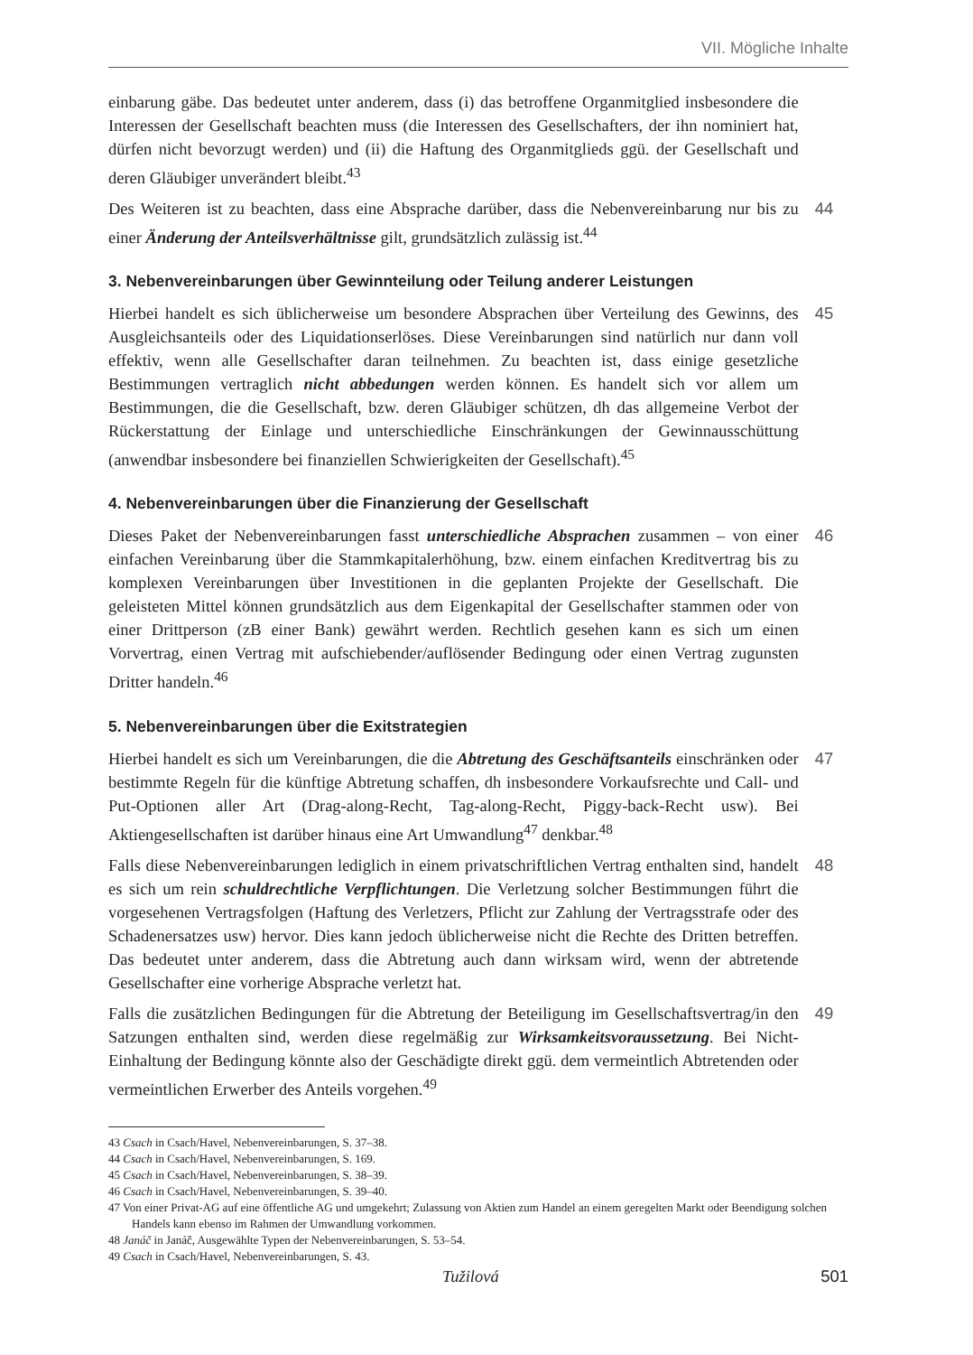VII. Mögliche Inhalte
einbarung gäbe. Das bedeutet unter anderem, dass (i) das betroffene Organmitglied insbesondere die Interessen der Gesellschaft beachten muss (die Interessen des Gesellschafters, der ihn nominiert hat, dürfen nicht bevorzugt werden) und (ii) die Haftung des Organmitglieds ggü. der Gesellschaft und deren Gläubiger unverändert bleibt.<sup>43</sup>
Des Weiteren ist zu beachten, dass eine Absprache darüber, dass die Nebenvereinbarung nur bis zu einer Änderung der Anteilsverhältnisse gilt, grundsätzlich zulässig ist.<sup>44</sup>
44
3. Nebenvereinbarungen über Gewinnteilung oder Teilung anderer Leistungen
Hierbei handelt es sich üblicherweise um besondere Absprachen über Verteilung des Gewinns, des Ausgleichsanteils oder des Liquidationserlöses. Diese Vereinbarungen sind natürlich nur dann voll effektiv, wenn alle Gesellschafter daran teilnehmen. Zu beachten ist, dass einige gesetzliche Bestimmungen vertraglich nicht abbedungen werden können. Es handelt sich vor allem um Bestimmungen, die die Gesellschaft, bzw. deren Gläubiger schützen, dh das allgemeine Verbot der Rückerstattung der Einlage und unterschiedliche Einschränkungen der Gewinnausschüttung (anwendbar insbesondere bei finanziellen Schwierigkeiten der Gesellschaft).<sup>45</sup>
45
4. Nebenvereinbarungen über die Finanzierung der Gesellschaft
Dieses Paket der Nebenvereinbarungen fasst unterschiedliche Absprachen zusammen – von einer einfachen Vereinbarung über die Stammkapitalerhöhung, bzw. einem einfachen Kreditvertrag bis zu komplexen Vereinbarungen über Investitionen in die geplanten Projekte der Gesellschaft. Die geleisteten Mittel können grundsätzlich aus dem Eigenkapital der Gesellschafter stammen oder von einer Drittperson (zB einer Bank) gewährt werden. Rechtlich gesehen kann es sich um einen Vorvertrag, einen Vertrag mit aufschiebender/auflösender Bedingung oder einen Vertrag zugunsten Dritter handeln.<sup>46</sup>
46
5. Nebenvereinbarungen über die Exitstrategien
Hierbei handelt es sich um Vereinbarungen, die die Abtretung des Geschäftsanteils einschränken oder bestimmte Regeln für die künftige Abtretung schaffen, dh insbesondere Vorkaufsrechte und Call- und Put-Optionen aller Art (Drag-along-Recht, Tag-along-Recht, Piggy-back-Recht usw). Bei Aktiengesellschaften ist darüber hinaus eine Art Umwandlung<sup>47</sup> denkbar.<sup>48</sup>
47
Falls diese Nebenvereinbarungen lediglich in einem privatschriftlichen Vertrag enthalten sind, handelt es sich um rein schuldrechtliche Verpflichtungen. Die Verletzung solcher Bestimmungen führt die vorgesehenen Vertragsfolgen (Haftung des Verletzers, Pflicht zur Zahlung der Vertragsstrafe oder des Schadenersatzes usw) hervor. Dies kann jedoch üblicherweise nicht die Rechte des Dritten betreffen. Das bedeutet unter anderem, dass die Abtretung auch dann wirksam wird, wenn der abtretende Gesellschafter eine vorherige Absprache verletzt hat.
48
Falls die zusätzlichen Bedingungen für die Abtretung der Beteiligung im Gesellschaftsvertrag/in den Satzungen enthalten sind, werden diese regelmäßig zur Wirksamkeitsvoraussetzung. Bei Nicht-Einhaltung der Bedingung könnte also der Geschädigte direkt ggü. dem vermeintlich Abtretenden oder vermeintlichen Erwerber des Anteils vorgehen.<sup>49</sup>
49
43 Csach in Csach/Havel, Nebenvereinbarungen, S. 37–38.
44 Csach in Csach/Havel, Nebenvereinbarungen, S. 169.
45 Csach in Csach/Havel, Nebenvereinbarungen, S. 38–39.
46 Csach in Csach/Havel, Nebenvereinbarungen, S. 39–40.
47 Von einer Privat-AG auf eine öffentliche AG und umgekehrt; Zulassung von Aktien zum Handel an einem geregelten Markt oder Beendigung solchen Handels kann ebenso im Rahmen der Umwandlung vorkommen.
48 Janáč in Janáč, Ausgewählte Typen der Nebenvereinbarungen, S. 53–54.
49 Csach in Csach/Havel, Nebenvereinbarungen, S. 43.
Tužilová 501